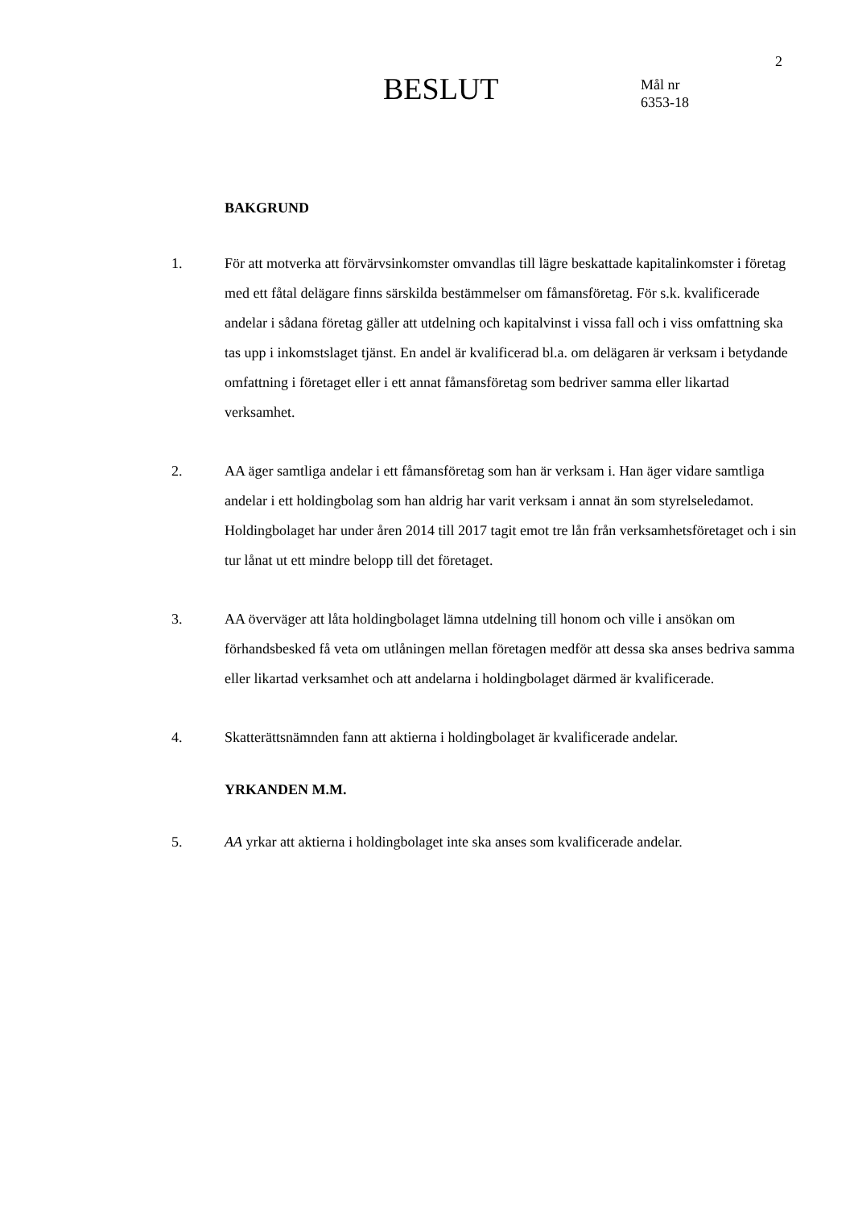2
BESLUT
Mål nr
6353-18
BAKGRUND
1. För att motverka att förvärvsinkomster omvandlas till lägre beskattade kapitalinkomster i företag med ett fåtal delägare finns särskilda bestämmelser om fåmansföretag. För s.k. kvalificerade andelar i sådana företag gäller att utdelning och kapitalvinst i vissa fall och i viss omfattning ska tas upp i inkomstslaget tjänst. En andel är kvalificerad bl.a. om delägaren är verksam i betydande omfattning i företaget eller i ett annat fåmansföretag som bedriver samma eller likartad verksamhet.
2. AA äger samtliga andelar i ett fåmansföretag som han är verksam i. Han äger vidare samtliga andelar i ett holdingbolag som han aldrig har varit verksam i annat än som styrelseledamot. Holdingbolaget har under åren 2014 till 2017 tagit emot tre lån från verksamhetsföretaget och i sin tur lånat ut ett mindre belopp till det företaget.
3. AA överväger att låta holdingbolaget lämna utdelning till honom och ville i ansökan om förhandsbesked få veta om utlåningen mellan företagen medför att dessa ska anses bedriva samma eller likartad verksamhet och att andelarna i holdingbolaget därmed är kvalificerade.
4. Skatterättsnämnden fann att aktierna i holdingbolaget är kvalificerade andelar.
YRKANDEN M.M.
5. AA yrkar att aktierna i holdingbolaget inte ska anses som kvalificerade andelar.